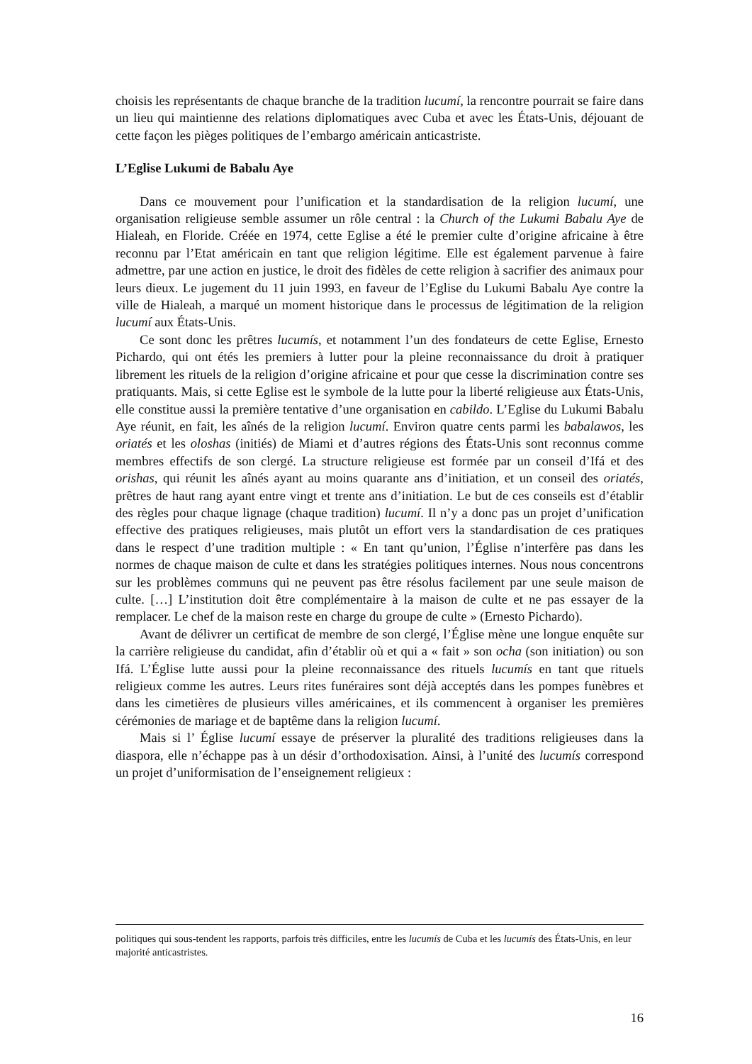choisis les représentants de chaque branche de la tradition lucumí, la rencontre pourrait se faire dans un lieu qui maintienne des relations diplomatiques avec Cuba et avec les États-Unis, déjouant de cette façon les pièges politiques de l’embargo américain anticastriste.
L’Eglise Lukumi de Babalu Aye
Dans ce mouvement pour l’unification et la standardisation de la religion lucumí, une organisation religieuse semble assumer un rôle central : la Church of the Lukumi Babalu Aye de Hialeah, en Floride. Créée en 1974, cette Eglise a été le premier culte d’origine africaine à être reconnu par l’Etat américain en tant que religion légitime. Elle est également parvenue à faire admettre, par une action en justice, le droit des fidèles de cette religion à sacrifier des animaux pour leurs dieux. Le jugement du 11 juin 1993, en faveur de l’Eglise du Lukumi Babalu Aye contre la ville de Hialeah, a marqué un moment historique dans le processus de légitimation de la religion lucumí aux États-Unis.
Ce sont donc les prêtres lucumís, et notamment l’un des fondateurs de cette Eglise, Ernesto Pichardo, qui ont étés les premiers à lutter pour la pleine reconnaissance du droit à pratiquer librement les rituels de la religion d’origine africaine et pour que cesse la discrimination contre ses pratiquants. Mais, si cette Eglise est le symbole de la lutte pour la liberté religieuse aux États-Unis, elle constitue aussi la première tentative d’une organisation en cabildo. L’Eglise du Lukumi Babalu Aye réunit, en fait, les aînés de la religion lucumí. Environ quatre cents parmi les babalawos, les oriatés et les oloshas (initiés) de Miami et d’autres régions des États-Unis sont reconnus comme membres effectifs de son clergé. La structure religieuse est formée par un conseil d’Ifá et des orishas, qui réunit les aînés ayant au moins quarante ans d’initiation, et un conseil des oriatés, prêtres de haut rang ayant entre vingt et trente ans d’initiation. Le but de ces conseils est d’établir des règles pour chaque lignage (chaque tradition) lucumí. Il n’y a donc pas un projet d’unification effective des pratiques religieuses, mais plutôt un effort vers la standardisation de ces pratiques dans le respect d’une tradition multiple : « En tant qu’union, l’Église n’interfère pas dans les normes de chaque maison de culte et dans les stratégies politiques internes. Nous nous concentrons sur les problèmes communs qui ne peuvent pas être résolus facilement par une seule maison de culte. […] L’institution doit être complémentaire à la maison de culte et ne pas essayer de la remplacer. Le chef de la maison reste en charge du groupe de culte » (Ernesto Pichardo).
Avant de délivrer un certificat de membre de son clergé, l’Église mène une longue enquête sur la carrière religieuse du candidat, afin d’établir où et qui a « fait » son ocha (son initiation) ou son Ifá. L’Église lutte aussi pour la pleine reconnaissance des rituels lucumís en tant que rituels religieux comme les autres. Leurs rites funéraires sont déjà acceptés dans les pompes funèbres et dans les cimetières de plusieurs villes américaines, et ils commencent à organiser les premières cérémonies de mariage et de baptême dans la religion lucumí.
Mais si l’ Église lucumí essaye de préserver la pluralité des traditions religieuses dans la diaspora, elle n’échappe pas à un désir d’orthodoxisation. Ainsi, à l’unité des lucumís correspond un projet d’uniformisation de l’enseignement religieux :
politiques qui sous-tendent les rapports, parfois très difficiles, entre les lucumís de Cuba et les lucumís des États-Unis, en leur majorité anticastristes.
16